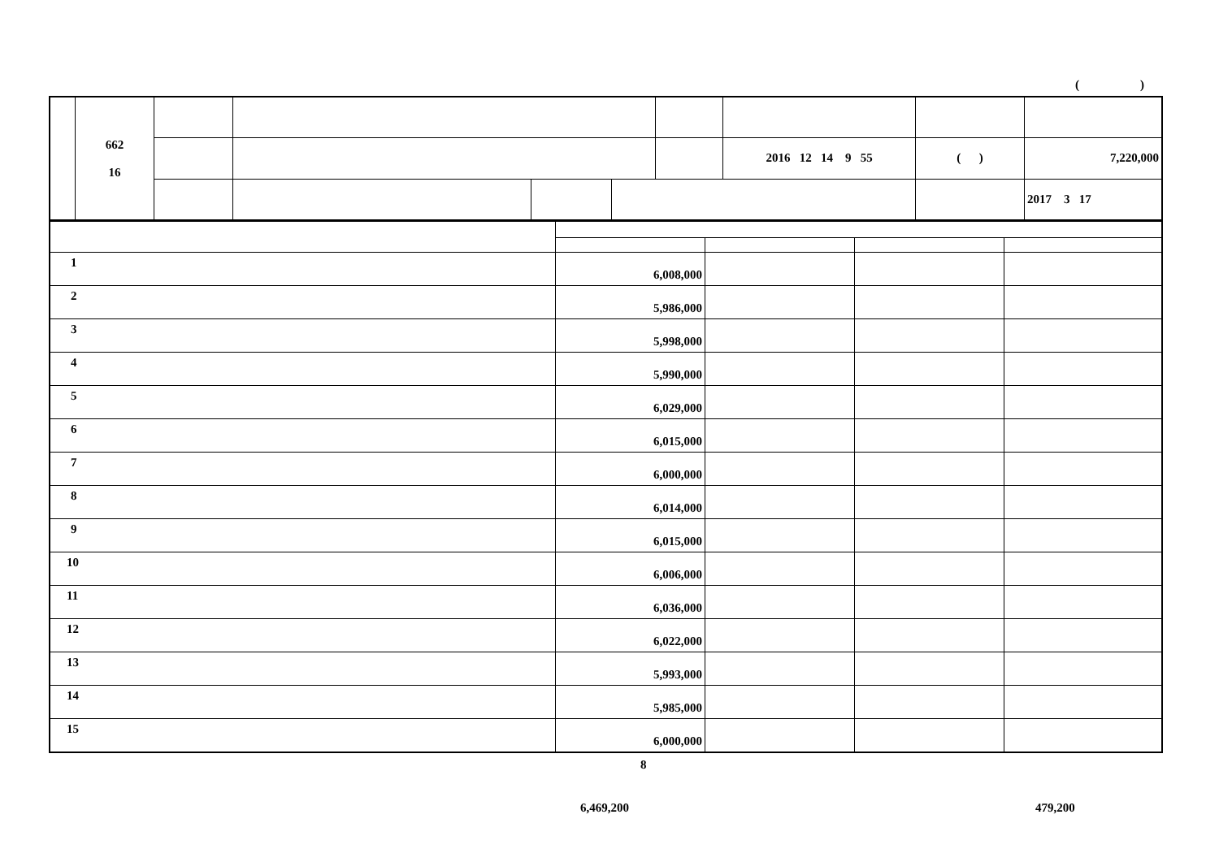( )
| | 662 16 | | | | | | | | |
| | | | | | | | 2016 12 14 9 55 | ( ) | 7,220,000 |
| | | | | | | | | | 2017 3 17 |
| 1 | 6,008,000 | | | |
| 2 | 5,986,000 | | | |
| 3 | 5,998,000 | | | |
| 4 | 5,990,000 | | | |
| 5 | 6,029,000 | | | |
| 6 | 6,015,000 | | | |
| 7 | 6,000,000 | | | |
| 8 | 6,014,000 | | | |
| 9 | 6,015,000 | | | |
| 10 | 6,006,000 | | | |
| 11 | 6,036,000 | | | |
| 12 | 6,022,000 | | | |
| 13 | 5,993,000 | | | |
| 14 | 5,985,000 | | | |
| 15 | 6,000,000 | | | |
8
6,469,200 479,200